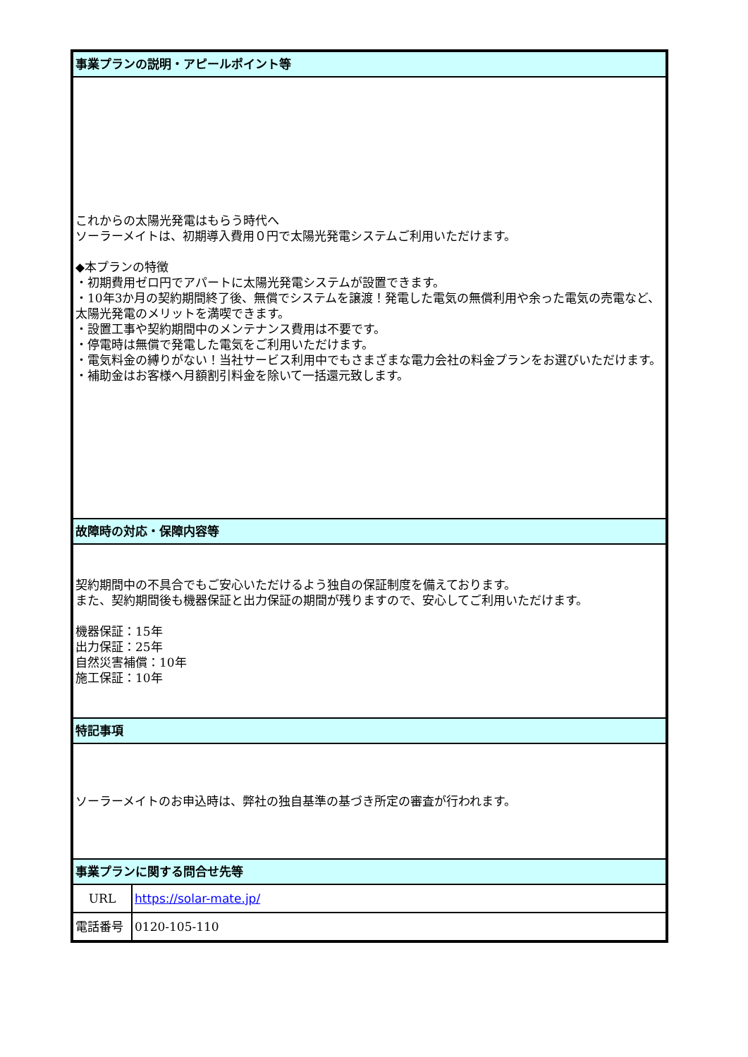| 事業プランの説明・アピールポイント等 | |
| これからの太陽光発電はもらう時代へ ソーラーメイトは、初期導入費用０円で太陽光発電システムご利用いただけます。 ◆本プランの特徴 ・初期費用ゼロ円でアパートに太陽光発電システムが設置できます。 ・10年3か月の契約期間終了後、無償でシステムを譲渡！発電した電気の無償利用や余った電気の売電など、太陽光発電のメリットを満喫できます。 ・設置工事や契約期間中のメンテナンス費用は不要です。 ・停電時は無償で発電した電気をご利用いただけます。 ・電気料金の縛りがない！当社サービス利用中でもさまざまな電力会社の料金プランをお選びいただけます。 ・補助金はお客様へ月額割引料金を除いて一括還元致します。 | |
| 故障時の対応・保障内容等 | |
| 契約期間中の不具合でもご安心いただけるよう独自の保証制度を備えております。 また、契約期間後も機器保証と出力保証の期間が残りますので、安心してご利用いただけます。 機器保証：15年 出力保証：25年 自然災害補償：10年 施工保証：10年 | |
| 特記事項 | |
| ソーラーメイトのお申込時は、弊社の独自基準の基づき所定の審査が行われます。 | |
| 事業プランに関する問合せ先等 | |
| URL | https://solar-mate.jp/ |
| 電話番号 | 0120-105-110 |